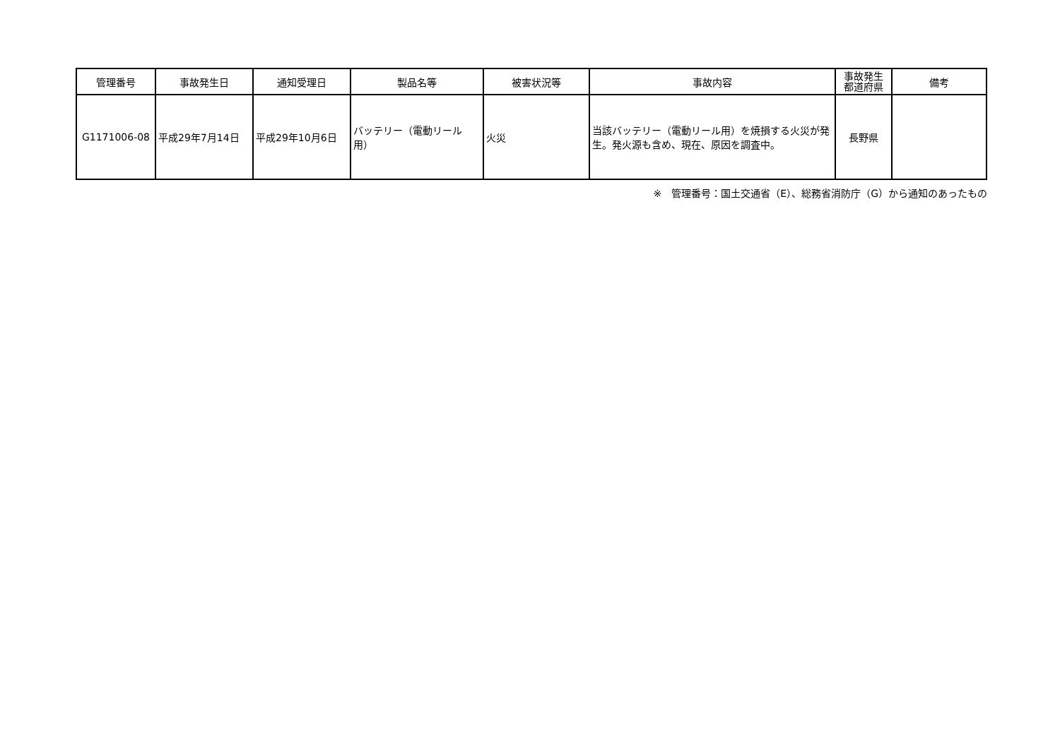| 管理番号 | 事故発生日 | 通知受理日 | 製品名等 | 被害状況等 | 事故内容 | 事故発生 都道府県 | 備考 |
| --- | --- | --- | --- | --- | --- | --- | --- |
| G1171006-08 | 平成29年7月14日 | 平成29年10月6日 | バッテリー（電動リール用） | 火災 | 当該バッテリー（電動リール用）を焼損する火災が発生。発火源も含め、現在、原因を調査中。 | 長野県 | |
※　管理番号：国土交通省（E）、総務省消防庁（G）から通知のあったもの